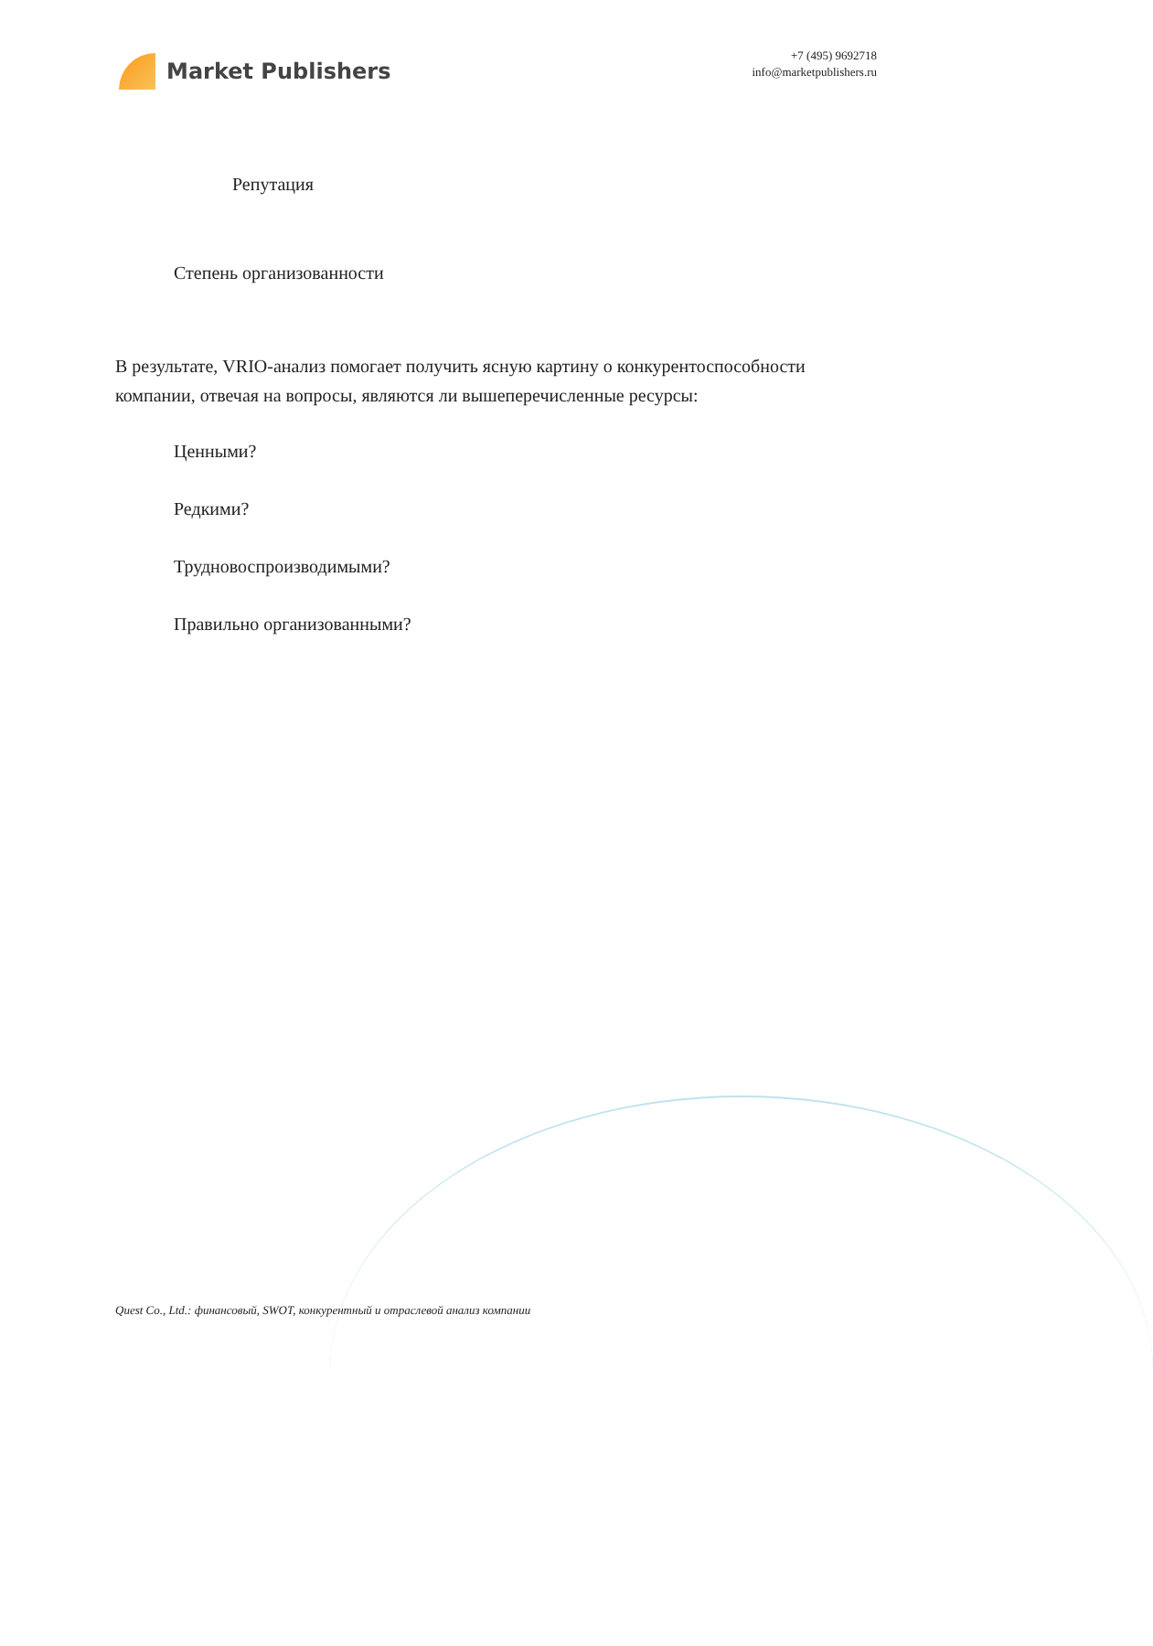Market Publishers
+7 (495) 9692718
info@marketpublishers.ru
Репутация
Степень организованности
В результате, VRIO-анализ помогает получить ясную картину о конкурентоспособности компании, отвечая на вопросы, являются ли вышеперечисленные ресурсы:
Ценными?
Редкими?
Трудновоспроизводимыми?
Правильно организованными?
Quest Co., Ltd.: финансовый, SWOT, конкурентный и отраслевой анализ компании